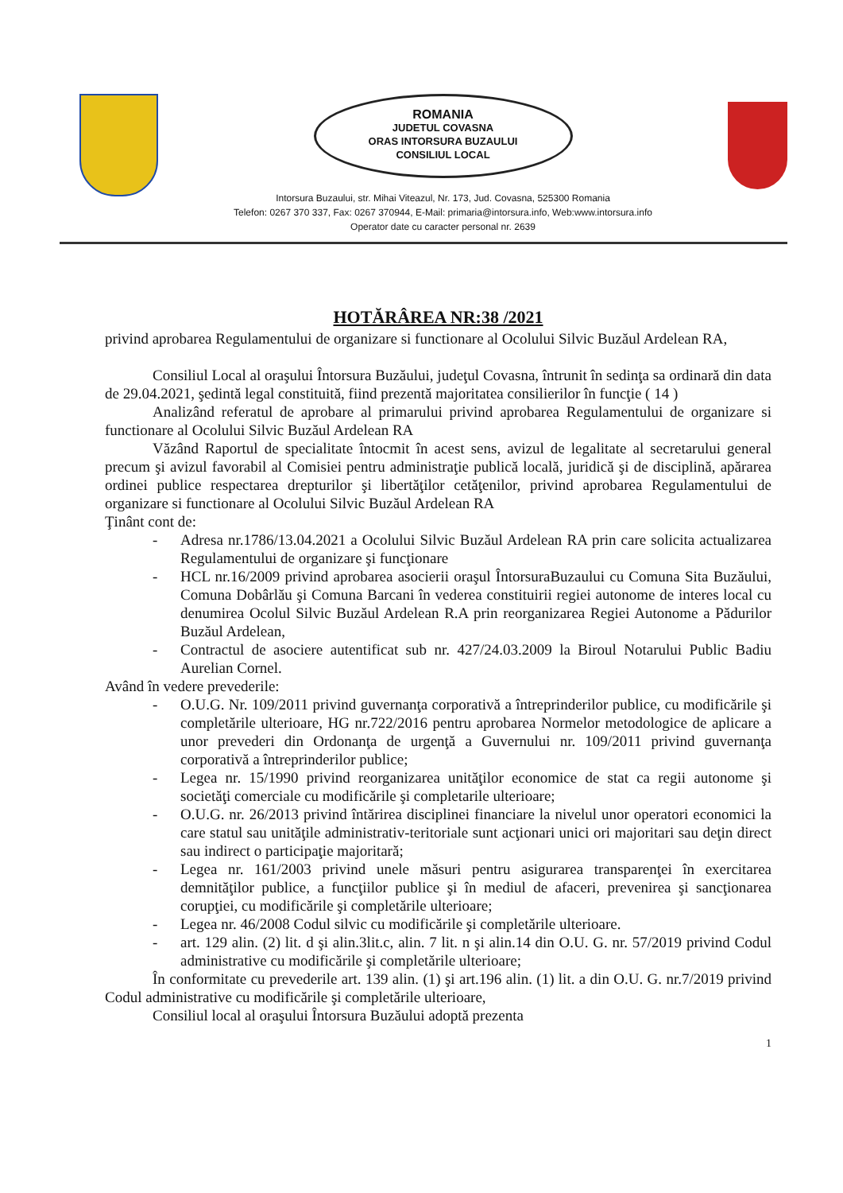ROMANIA
JUDETUL COVASNA
ORAS INTORSURA BUZAULUI
CONSILIUL LOCAL
Intorsura Buzaului, str. Mihai Viteazul, Nr. 173, Jud. Covasna, 525300 Romania
Telefon: 0267 370 337, Fax: 0267 370944, E-Mail: primaria@intorsura.info, Web:www.intorsura.info
Operator date cu caracter personal nr. 2639
HOTĂRÂREA NR:38 /2021
privind aprobarea Regulamentului de organizare si functionare al Ocolului Silvic Buzăul Ardelean RA,
Consiliul Local al oraşului Întorsura Buzăului, judeţul Covasna, întrunit în sedinţa sa ordinară din data de 29.04.2021, şedintă legal constituită, fiind prezentă majoritatea consilierilor în funcţie ( 14 )
Analizând referatul de aprobare al primarului privind aprobarea Regulamentului de organizare si functionare al Ocolului Silvic Buzăul Ardelean RA
Văzând Raportul de specialitate întocmit în acest sens, avizul de legalitate al secretarului general precum şi avizul favorabil al Comisiei pentru administraţie publică locală, juridică şi de disciplină, apărarea ordinei publice respectarea drepturilor şi libertăţilor cetăţenilor, privind aprobarea Regulamentului de organizare si functionare al Ocolului Silvic Buzăul Ardelean RA
Ţinânt cont de:
- Adresa nr.1786/13.04.2021 a Ocolului Silvic Buzăul Ardelean RA prin care solicita actualizarea Regulamentului de organizare şi funcţionare
- HCL nr.16/2009 privind aprobarea asocierii oraşul ÎntorsuraBuzaului cu Comuna Sita Buzăului, Comuna Dobârlău şi Comuna Barcani în vederea constituirii regiei autonome de interes local cu denumirea Ocolul Silvic Buzăul Ardelean R.A prin reorganizarea Regiei Autonome a Pădurilor Buzăul Ardelean,
- Contractul de asociere autentificat sub nr. 427/24.03.2009 la Biroul Notarului Public Badiu Aurelian Cornel.
Având în vedere prevederile:
- O.U.G. Nr. 109/2011 privind guvernanţa corporativă a întreprinderilor publice, cu modificările şi completările ulterioare, HG nr.722/2016 pentru aprobarea Normelor metodologice de aplicare a unor prevederi din Ordonanţa de urgenţă a Guvernului nr. 109/2011 privind guvernanţa corporativă a întreprinderilor publice;
- Legea nr. 15/1990 privind reorganizarea unităţilor economice de stat ca regii autonome şi societăţi comerciale cu modificările şi completarile ulterioare;
- O.U.G. nr. 26/2013 privind întărirea disciplinei financiare la nivelul unor operatori economici la care statul sau unităţile administrativ-teritoriale sunt acţionari unici ori majoritari sau deţin direct sau indirect o participaţie majoritară;
- Legea nr. 161/2003 privind unele măsuri pentru asigurarea transparenţei în exercitarea demnităţilor publice, a funcţiilor publice şi în mediul de afaceri, prevenirea şi sancţionarea corupţiei, cu modificările şi completările ulterioare;
- Legea nr. 46/2008 Codul silvic cu modificările şi completările ulterioare.
- art. 129 alin. (2) lit. d şi alin.3lit.c, alin. 7 lit. n şi alin.14 din O.U. G. nr. 57/2019 privind Codul administrative cu modificările şi completările ulterioare;
În conformitate cu prevederile art. 139 alin. (1) şi art.196 alin. (1) lit. a din O.U. G. nr.7/2019 privind Codul administrative cu modificările şi completările ulterioare,
Consiliul local al oraşului Întorsura Buzăului adoptă prezenta
1